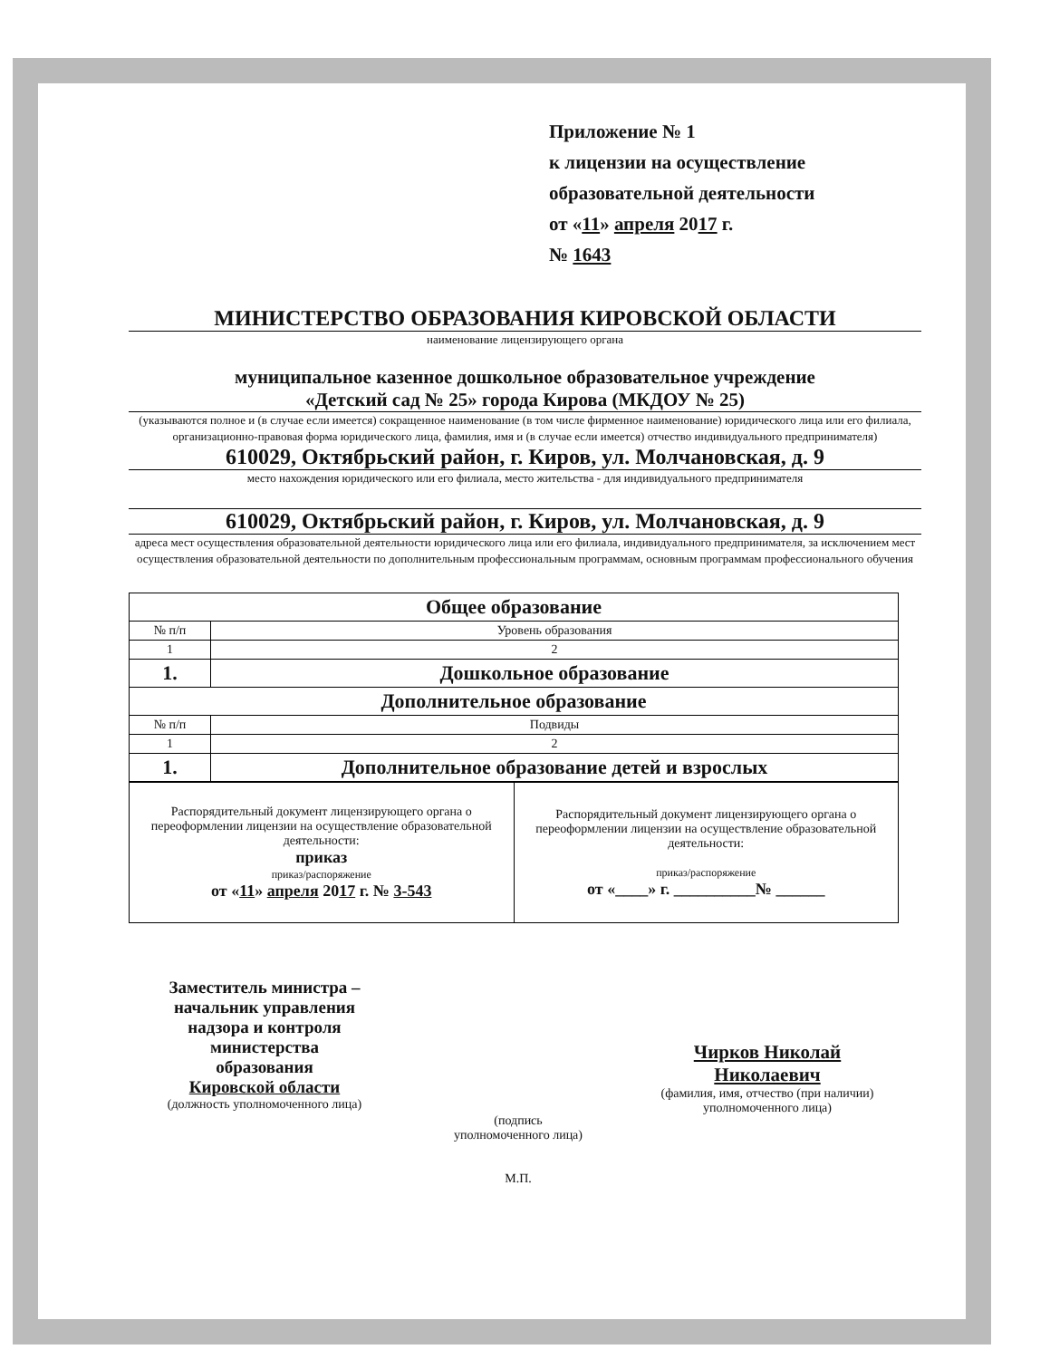Приложение № 1
к лицензии на осуществление
образовательной деятельности
от «11» апреля 2017 г.
№ 1643
МИНИСТЕРСТВО ОБРАЗОВАНИЯ КИРОВСКОЙ ОБЛАСТИ
наименование лицензирующего органа
муниципальное казенное дошкольное образовательное учреждение
«Детский сад № 25» города Кирова (МКДОУ № 25)
(указываются полное и (в случае если имеется) сокращенное наименование (в том числе фирменное наименование) юридического лица или его филиала, организационно-правовая форма юридического лица, фамилия, имя и (в случае если имеется) отчество индивидуального предпринимателя)
610029, Октябрьский район, г. Киров, ул. Молчановская, д. 9
место нахождения юридического или его филиала, место жительства - для индивидуального предпринимателя
610029, Октябрьский район, г. Киров, ул. Молчановская, д. 9
адреса мест осуществления образовательной деятельности юридического лица или его филиала, индивидуального предпринимателя, за исключением мест осуществления образовательной деятельности по дополнительным профессиональным программам, основным программам профессионального обучения
| Общее образование | |
| --- | --- |
| № п/п | Уровень образования |
| 1 | 2 |
| 1. | Дошкольное образование |
| Дополнительное образование | |
| № п/п | Подвиды |
| 1 | 2 |
| 1. | Дополнительное образование детей и взрослых |
| Распорядительный документ лицензирующего органа о переоформлении лицензии на осуществление образовательной деятельности: приказ приказ/распоряжение от « 11 » апреля 20 17 г. № 3-543 | Распорядительный документ лицензирующего органа о переоформлении лицензии на осуществление образовательной деятельности: приказ/распоряжение от «____» г. __________№ ______ |
Заместитель министра –
начальник управления
надзора и контроля
министерства
образования
Кировской области
(должность уполномоченного лица)
(подпись
уполномоченного лица)
М.П.
Чирков Николай
Николаевич
(фамилия, имя, отчество (при наличии) уполномоченного лица)